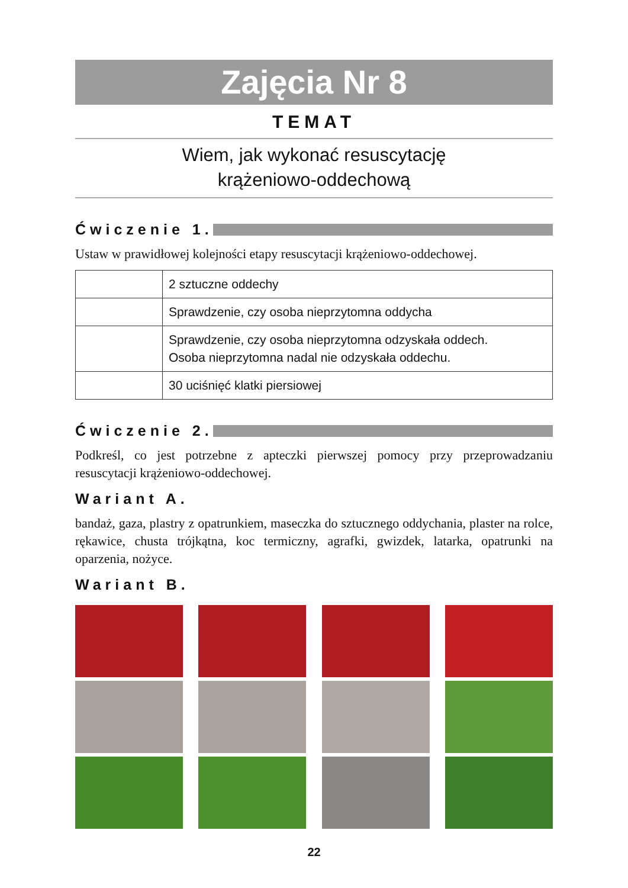Zajęcia Nr 8
TEMAT
Wiem, jak wykonać resuscytację
krążeniowo-oddechową
Ćwiczenie 1.
Ustaw w prawidłowej kolejności etapy resuscytacji krążeniowo-oddechowej.
| | 2 sztuczne oddechy |
| | Sprawdzenie, czy osoba nieprzytomna oddycha |
| | Sprawdzenie, czy osoba nieprzytomna odzyskała oddech. Osoba nieprzytomna nadal nie odzyskała oddechu. |
| | 30 uciśnięć klatki piersiowej |
Ćwiczenie 2.
Podkreśl, co jest potrzebne z apteczki pierwszej pomocy przy przeprowadzaniu resuscytacji krążeniowo-oddechowej.
Wariant A.
bandaż, gaza, plastry z opatrunkiem, maseczka do sztucznego oddychania, plaster na rolce, rękawice, chusta trójkątna, koc termiczny, agrafki, gwizdek, latarka, opatrunki na oparzenia, nożyce.
Wariant B.
22